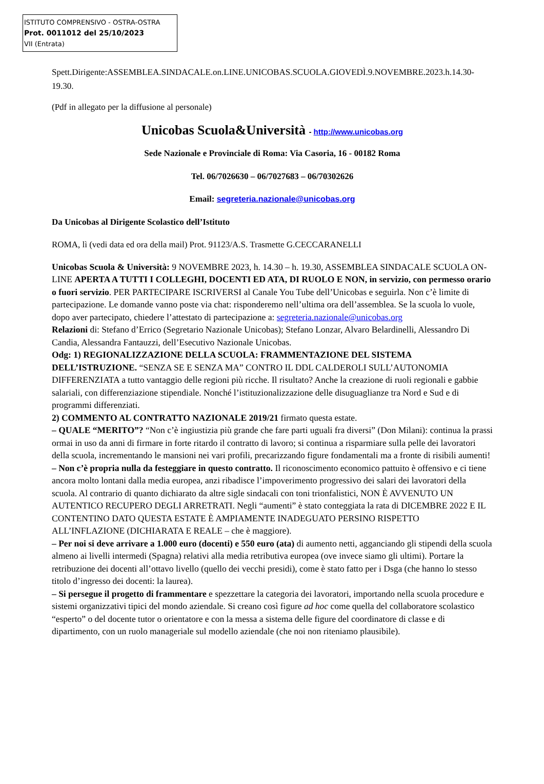ISTITUTO COMPRENSIVO - OSTRA-OSTRA
Prot. 0011012 del 25/10/2023
VII (Entrata)
Spett.Dirigente:ASSEMBLEA.SINDACALE.on.LINE.UNICOBAS.SCUOLA.GIOVEDÌ.9.NOVEMBRE.2023.h.14.30-19.30.
(Pdf in allegato per la diffusione al personale)
Unicobas Scuola&Università - http://www.unicobas.org
Sede Nazionale e Provinciale di Roma: Via Casoria, 16 - 00182 Roma
Tel. 06/7026630 – 06/7027683 – 06/70302626
Email: segreteria.nazionale@unicobas.org
Da Unicobas al Dirigente Scolastico dell’Istituto
ROMA, lì (vedi data ed ora della mail) Prot. 91123/A.S. Trasmette G.CECCARANELLI
Unicobas Scuola & Università: 9 NOVEMBRE 2023, h. 14.30 – h. 19.30, ASSEMBLEA SINDACALE SCUOLA ON-LINE APERTA A TUTTI I COLLEGHI, DOCENTI ED ATA, DI RUOLO E NON, in servizio, con permesso orario o fuori servizio. PER PARTECIPARE ISCRIVERSI al Canale You Tube dell’Unicobas e seguirla. Non c’è limite di partecipazione. Le domande vanno poste via chat: risponderemo nell’ultima ora dell’assemblea. Se la scuola lo vuole, dopo aver partecipato, chiedere l’attestato di partecipazione a: segreteria.nazionale@unicobas.org
Relazioni di: Stefano d’Errico (Segretario Nazionale Unicobas); Stefano Lonzar, Alvaro Belardinelli, Alessandro Di Candia, Alessandra Fantauzzi, dell’Esecutivo Nazionale Unicobas.
Odg: 1) REGIONALIZZAZIONE DELLA SCUOLA: FRAMMENTAZIONE DEL SISTEMA DELL’ISTRUZIONE. “SENZA SE E SENZA MA” CONTRO IL DDL CALDEROLI SULL’AUTONOMIA DIFFERENZIATA a tutto vantaggio delle regioni più ricche. Il risultato? Anche la creazione di ruoli regionali e gabbie salariali, con differenziazione stipendiale. Nonché l’istituzionalizzazione delle disuguaglianze tra Nord e Sud e di programmi differenziati.
2) COMMENTO AL CONTRATTO NAZIONALE 2019/21 firmato questa estate.
– QUALE “MERITO”? “Non c’è ingiustizia più grande che fare parti uguali fra diversi” (Don Milani): continua la prassi ormai in uso da anni di firmare in forte ritardo il contratto di lavoro; si continua a risparmiare sulla pelle dei lavoratori della scuola, incrementando le mansioni nei vari profili, precarizzando figure fondamentali ma a fronte di risibili aumenti!
– Non c’è propria nulla da festeggiare in questo contratto. Il riconoscimento economico pattuito è offensivo e ci tiene ancora molto lontani dalla media europea, anzi ribadisce l’impoverimento progressivo dei salari dei lavoratori della scuola. Al contrario di quanto dichiarato da altre sigle sindacali con toni trionfalistici, NON È AVVENUTO UN AUTENTICO RECUPERO DEGLI ARRETRATI. Negli “aumenti” è stato conteggiata la rata di DICEMBRE 2022 E IL CONTENTINO DATO QUESTA ESTATE È AMPIAMENTE INADEGUATO PERSINO RISPETTO ALL’INFLAZIONE (DICHIARATA E REALE – che è maggiore).
– Per noi si deve arrivare a 1.000 euro (docenti) e 550 euro (ata) di aumento netti, agganciando gli stipendi della scuola almeno ai livelli intermedi (Spagna) relativi alla media retributiva europea (ove invece siamo gli ultimi). Portare la retribuzione dei docenti all’ottavo livello (quello dei vecchi presidi), come è stato fatto per i Dsga (che hanno lo stesso titolo d’ingresso dei docenti: la laurea).
– Si persegue il progetto di frammentare e spezzettare la categoria dei lavoratori, importando nella scuola procedure e sistemi organizzativi tipici del mondo aziendale. Si creano così figure ad hoc come quella del collaboratore scolastico “esperto” o del docente tutor o orientatore e con la messa a sistema delle figure del coordinatore di classe e di dipartimento, con un ruolo manageriale sul modello aziendale (che noi non riteniamo plausibile).